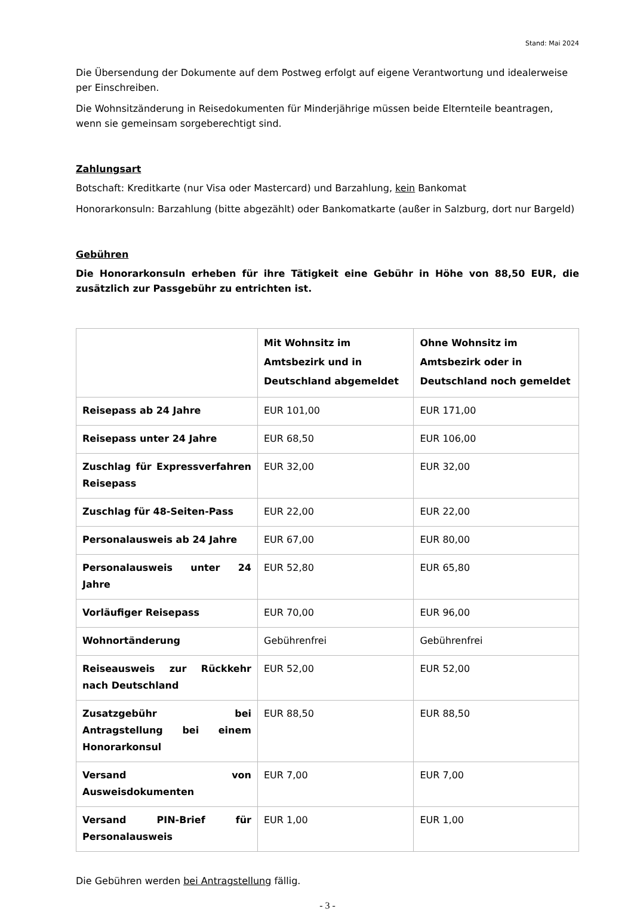Stand: Mai 2024
Die Übersendung der Dokumente auf dem Postweg erfolgt auf eigene Verantwortung und idealerweise per Einschreiben.
Die Wohnsitzänderung in Reisedokumenten für Minderjährige müssen beide Elternteile beantragen, wenn sie gemeinsam sorgeberechtigt sind.
Zahlungsart
Botschaft: Kreditkarte (nur Visa oder Mastercard) und Barzahlung, kein Bankomat
Honorarkonsuln: Barzahlung (bitte abgezählt) oder Bankomatkarte (außer in Salzburg, dort nur Bargeld)
Gebühren
Die Honorarkonsuln erheben für ihre Tätigkeit eine Gebühr in Höhe von 88,50 EUR, die zusätzlich zur Passgebühr zu entrichten ist.
| | Mit Wohnsitz im Amtsbezirk und in Deutschland abgemeldet | Ohne Wohnsitz im Amtsbezirk oder in Deutschland noch gemeldet |
| --- | --- | --- |
| Reisepass ab 24 Jahre | EUR 101,00 | EUR 171,00 |
| Reisepass unter 24 Jahre | EUR 68,50 | EUR 106,00 |
| Zuschlag für Expressverfahren Reisepass | EUR 32,00 | EUR 32,00 |
| Zuschlag für 48-Seiten-Pass | EUR 22,00 | EUR 22,00 |
| Personalausweis ab 24 Jahre | EUR 67,00 | EUR 80,00 |
| Personalausweis unter 24 Jahre | EUR 52,80 | EUR 65,80 |
| Vorläufiger Reisepass | EUR 70,00 | EUR 96,00 |
| Wohnortänderung | Gebührenfrei | Gebührenfrei |
| Reiseausweis zur Rückkehr nach Deutschland | EUR 52,00 | EUR 52,00 |
| Zusatzgebühr bei Antragstellung bei einem Honorarkonsul | EUR 88,50 | EUR 88,50 |
| Versand von Ausweisdokumenten | EUR 7,00 | EUR 7,00 |
| Versand PIN-Brief für Personalausweis | EUR 1,00 | EUR 1,00 |
Die Gebühren werden bei Antragstellung fällig.
- 3 -